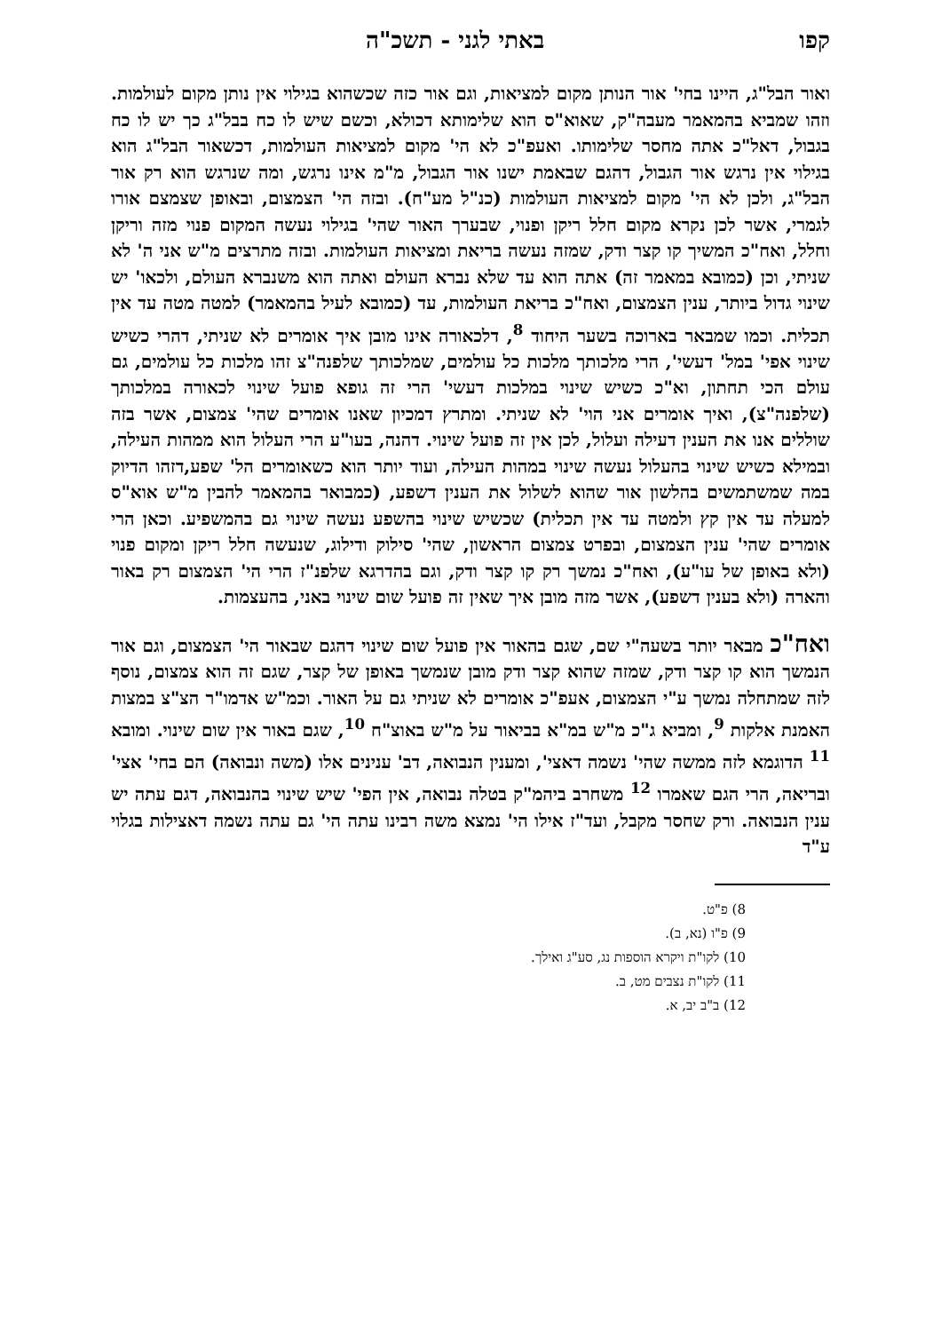קפו באתי לגני - תשכ"ה
ואור הבל"ג, היינו בחי' אור הנותן מקום למציאות, וגם אור כזה שכשהוא בגילוי אין נותן מקום לעולמות. וזהו שמביא בהמאמר מעבה"ק, שאוא"ס הוא שלימותא דכולא, וכשם שיש לו כח בבל"ג כך יש לו כח בגבול, דאל"כ אתה מחסר שלימותו. ואעפ"כ לא הי' מקום למציאות העולמות, דכשאור הבל"ג הוא בגילוי אין נרגש אור הגבול, דהגם שבאמת ישנו אור הגבול, מ"מ אינו נרגש, ומה שנרגש הוא רק אור הבל"ג, ולכן לא הי' מקום למציאות העולמות (כנ"ל מע"ח). ובזה הי' הצמצום, ובאופן שצמצם אורו לגמרי, אשר לכן נקרא מקום חלל ריקן ופנוי, שבערך האור שהי' בגילוי נעשה המקום פנוי מזה וריקן וחלל, ואח"כ המשיך קו קצר ודק, שמזה נעשה בריאת ומציאות העולמות. ובזה מתרצים מ"ש אני ה' לא שניתי, וכן (כמובא במאמר זה) אתה הוא עד שלא נברא העולם ואתה הוא משנברא העולם, ולכאו' יש שינוי גדול ביותר, ענין הצמצום, ואח"כ בריאת העולמות, עד (כמובא לעיל בהמאמר) למטה מטה עד אין תכלית. וכמו שמבאר בארוכה בשער היחוד <sup>8</sup>, דלכאורה אינו מובן איך אומרים לא שניתי, דהרי כשיש שינוי אפי' במל' דעשי', הרי מלכותך מלכות כל עולמים, שמלכותך שלפנה"צ זהו מלכות כל עולמים, גם עולם הכי תחתון, וא"כ כשיש שינוי במלכות דעשי' הרי זה גופא פועל שינוי לכאורה במלכותך (שלפנה"צ), ואיך אומרים אני הוי' לא שניתי. ומתרץ דמכיון שאנו אומרים שהי' צמצום, אשר בזה שוללים אנו את הענין דעילה ועלול, לכן אין זה פועל שינוי. דהנה, בעו"ע הרי העלול הוא ממהות העילה, ובמילא כשיש שינוי בהעלול נעשה שינוי במהות העילה, ועוד יותר הוא כשאומרים הל' שפע,דזהו הדיוק במה שמשתמשים בהלשון אור שהוא לשלול את הענין דשפע, (כמבואר בהמאמר להבין מ"ש אוא"ס למעלה עד אין קץ ולמטה עד אין תכלית) שכשיש שינוי בהשפע נעשה שינוי גם בהמשפיע. וכאן הרי אומרים שהי' ענין הצמצום, ובפרט צמצום הראשון, שהי' סילוק ודילוג, שנעשה חלל ריקן ומקום פנוי (ולא באופן של עו"ע), ואח"כ נמשך רק קו קצר ודק, וגם בהדרגא שלפנ"ז הרי הי' הצמצום רק באור והארה (ולא בענין דשפע), אשר מזה מובן איך שאין זה פועל שום שינוי באני, בהעצמות.
ואח"כ מבאר יותר בשעה"י שם, שגם בהאור אין פועל שום שינוי דהגם שבאור הי' הצמצום, וגם אור הנמשך הוא קו קצר ודק, שמזה שהוא קצר ודק מובן שנמשך באופן של קצר, שגם זה הוא צמצום, נוסף לזה שמתחלה נמשך ע"י הצמצום, אעפ"כ אומרים לא שניתי גם על האור. וכמ"ש אדמו"ר הצ"צ במצות האמנת אלקות <sup>9</sup>, ומביא ג"כ מ"ש במ"א בביאור על מ"ש באוצ"ח <sup>10</sup>, שגם באור אין שום שינוי. ומובא <sup>11</sup> הדוגמא לזה ממשה שהי' נשמה דאצי', ומענין הנבואה, דב' ענינים אלו (משה ונבואה) הם בחי' אצי' ובריאה, הרי הגם שאמרו <sup>12</sup> משחרב ביהמ"ק בטלה נבואה, אין הפי' שיש שינוי בהנבואה, דגם עתה יש ענין הנבואה. ורק שחסר מקבל, ועד"ז אילו הי' נמצא משה רבינו עתה הי' גם עתה נשמה דאצילות בגלוי ע"ד
8) פ"ט.
9) פ"ו (נא, ב).
10) לקו"ת ויקרא הוספות נג, סע"ג ואילך.
11) לקו"ת נצבים מט, ב.
12) ב"ב יב, א.